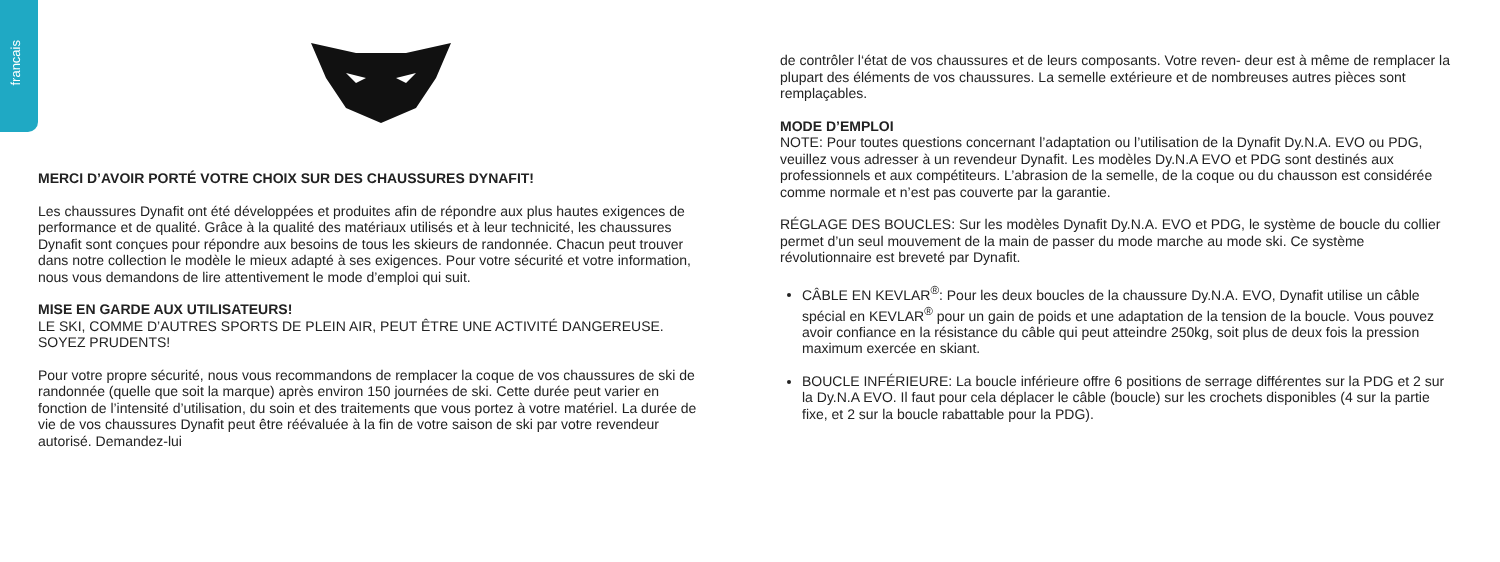francais
MERCI D’AVOIR PORTÉ VOTRE CHOIX SUR DES CHAUSSURES DYNAFIT!
Les chaussures Dynafit ont été développées et produites afin de répondre aux plus hautes exigences de performance et de qualité. Grâce à la qualité des matériaux utilisés et à leur technicité, les chaussures Dynafit sont conçues pour répondre aux besoins de tous les skieurs de randonnée. Chacun peut trouver dans notre collection le modèle le mieux adapté à ses exigences. Pour votre sécurité et votre information, nous vous demandons de lire attentivement le mode d’emploi qui suit.
MISE EN GARDE AUX UTILISATEURS!
LE SKI, COMME D’AUTRES SPORTS DE PLEIN AIR, PEUT ÊTRE UNE ACTIVITÉ DANGEREUSE. SOYEZ PRUDENTS!
Pour votre propre sécurité, nous vous recommandons de remplacer la coque de vos chaussures de ski de randonnée (quelle que soit la marque) après environ 150 journées de ski. Cette durée peut varier en fonction de l’intensité d’utilisation, du soin et des traitements que vous portez à votre matériel. La durée de vie de vos chaussures Dynafit peut être réévaluée à la fin de votre saison de ski par votre revendeur autorisé. Demandez-lui
de contrôler l‘état de vos chaussures et de leurs composants. Votre reven- deur est à même de remplacer la plupart des éléments de vos chaussures. La semelle extérieure et de nombreuses autres pièces sont remplaçables.
MODE D’EMPLOI
NOTE: Pour toutes questions concernant l’adaptation ou l’utilisation de la Dynafit Dy.N.A. EVO ou PDG, veuillez vous adresser à un revendeur Dynafit. Les modèles Dy.N.A EVO et PDG sont destinés aux professionnels et aux compétiteurs. L’abrasion de la semelle, de la coque ou du chausson est considérée comme normale et n’est pas couverte par la garantie.
RÉGLAGE DES BOUCLES: Sur les modèles Dynafit Dy.N.A. EVO et PDG, le système de boucle du collier permet d’un seul mouvement de la main de passer du mode marche au mode ski. Ce système révolutionnaire est breveté par Dynafit.
CÂBLE EN KEVLAR<sup>®</sup>: Pour les deux boucles de la chaussure Dy.N.A. EVO, Dynafit utilise un câble spécial en KEVLAR<sup>®</sup> pour un gain de poids et une adaptation de la tension de la boucle. Vous pouvez avoir confiance en la résistance du câble qui peut atteindre 250kg, soit plus de deux fois la pression maximum exercée en skiant.
BOUCLE INFÉRIEURE: La boucle inférieure offre 6 positions de serrage différentes sur la PDG et 2 sur la Dy.N.A EVO. Il faut pour cela déplacer le câble (boucle) sur les crochets disponibles (4 sur la partie fixe, et 2 sur la boucle rabattable pour la PDG).